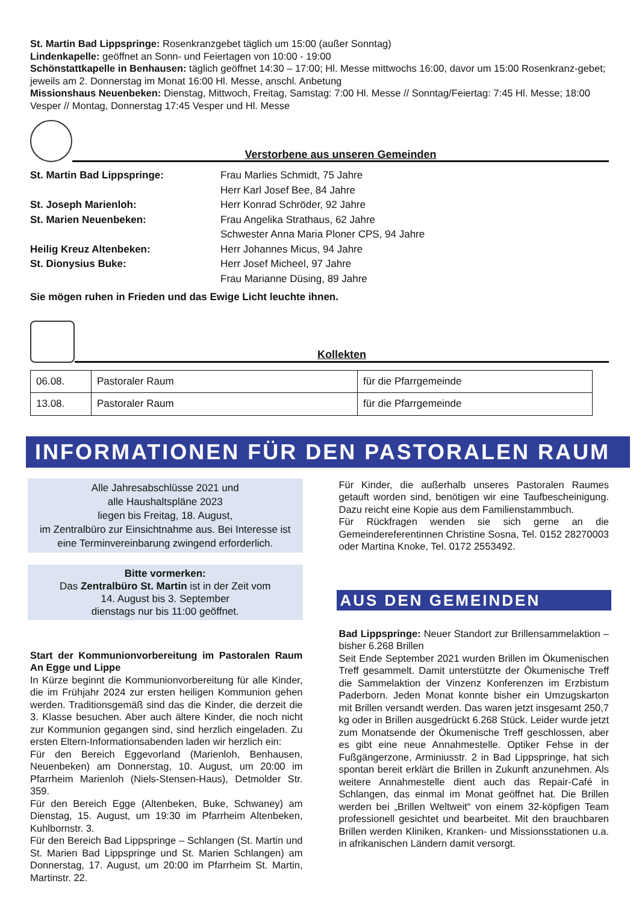St. Martin Bad Lippspringe: Rosenkranzgebet täglich um 15:00 (außer Sonntag)
Lindenkapelle: geöffnet an Sonn- und Feiertagen von 10:00 - 19:00
Schönstattkapelle in Benhausen: täglich geöffnet 14:30 – 17:00; Hl. Messe mittwochs 16:00, davor um 15:00 Rosenkranz-gebet; jeweils am 2. Donnerstag im Monat 16:00 Hl. Messe, anschl. Anbetung
Missionshaus Neuenbeken: Dienstag, Mittwoch, Freitag, Samstag: 7:00 Hl. Messe // Sonntag/Feiertag: 7:45 Hl. Messe; 18:00 Vesper // Montag, Donnerstag 17:45 Vesper und Hl. Messe
Verstorbene aus unseren Gemeinden
| St. Martin Bad Lippspringe: | Frau Marlies Schmidt, 75 Jahre |
| | Herr Karl Josef Bee, 84 Jahre |
| St. Joseph Marienloh: | Herr Konrad Schröder, 92 Jahre |
| St. Marien Neuenbeken: | Frau Angelika Strathaus, 62 Jahre |
| | Schwester Anna Maria Ploner CPS, 94 Jahre |
| Heilig Kreuz Altenbeken: | Herr Johannes Micus, 94 Jahre |
| St. Dionysius Buke: | Herr Josef Micheel, 97 Jahre |
| | Frau Marianne Düsing, 89 Jahre |
Sie mögen ruhen in Frieden und das Ewige Licht leuchte ihnen.
Kollekten
| 06.08. | Pastoraler Raum | für die Pfarrgemeinde |
| 13.08. | Pastoraler Raum | für die Pfarrgemeinde |
INFORMATIONEN FÜR DEN PASTORALEN RAUM
Alle Jahresabschlüsse 2021 und
alle Haushaltspläne 2023
liegen bis Freitag, 18. August,
im Zentralbüro zur Einsichtnahme aus. Bei Interesse ist eine Terminvereinbarung zwingend erforderlich.
Bitte vormerken:
Das Zentralbüro St. Martin ist in der Zeit vom
14. August bis 3. September
dienstags nur bis 11:00 geöffnet.
Start der Kommunionvorbereitung im Pastoralen Raum An Egge und Lippe
In Kürze beginnt die Kommunionvorbereitung für alle Kinder, die im Frühjahr 2024 zur ersten heiligen Kommunion gehen werden. Traditionsgemäß sind das die Kinder, die derzeit die 3. Klasse besuchen. Aber auch ältere Kinder, die noch nicht zur Kommunion gegangen sind, sind herzlich eingeladen. Zu ersten Eltern-Informationsabenden laden wir herzlich ein:
Für den Bereich Eggevorland (Marienloh, Benhausen, Neuenbeken) am Donnerstag, 10. August, um 20:00 im Pfarrheim Marienloh (Niels-Stensen-Haus), Detmolder Str. 359.
Für den Bereich Egge (Altenbeken, Buke, Schwaney) am Dienstag, 15. August, um 19:30 im Pfarrheim Altenbeken, Kuhlbornstr. 3.
Für den Bereich Bad Lippspringe – Schlangen (St. Martin und St. Marien Bad Lippspringe und St. Marien Schlangen) am Donnerstag, 17. August, um 20:00 im Pfarrheim St. Martin, Martinstr. 22.
Für Kinder, die außerhalb unseres Pastoralen Raumes getauft worden sind, benötigen wir eine Taufbescheinigung. Dazu reicht eine Kopie aus dem Familienstammbuch.
Für Rückfragen wenden sie sich gerne an die Gemeindereferentinnen Christine Sosna, Tel. 0152 28270003 oder Martina Knoke, Tel. 0172 2553492.
AUS DEN GEMEINDEN
Bad Lippspringe: Neuer Standort zur Brillensammelaktion – bisher 6.268 Brillen
Seit Ende September 2021 wurden Brillen im Ökumenischen Treff gesammelt. Damit unterstützte der Ökumenische Treff die Sammelaktion der Vinzenz Konferenzen im Erzbistum Paderborn. Jeden Monat konnte bisher ein Umzugskarton mit Brillen versandt werden. Das waren jetzt insgesamt 250,7 kg oder in Brillen ausgedrückt 6.268 Stück. Leider wurde jetzt zum Monatsende der Ökumenische Treff geschlossen, aber es gibt eine neue Annahmestelle. Optiker Fehse in der Fußgängerzone, Arminiusstr. 2 in Bad Lippspringe, hat sich spontan bereit erklärt die Brillen in Zukunft anzunehmen. Als weitere Annahmestelle dient auch das Repair-Café in Schlangen, das einmal im Monat geöffnet hat. Die Brillen werden bei „Brillen Weltweit“ von einem 32-köpfigen Team professionell gesichtet und bearbeitet. Mit den brauchbaren Brillen werden Kliniken, Kranken- und Missionsstationen u.a. in afrikanischen Ländern damit versorgt.